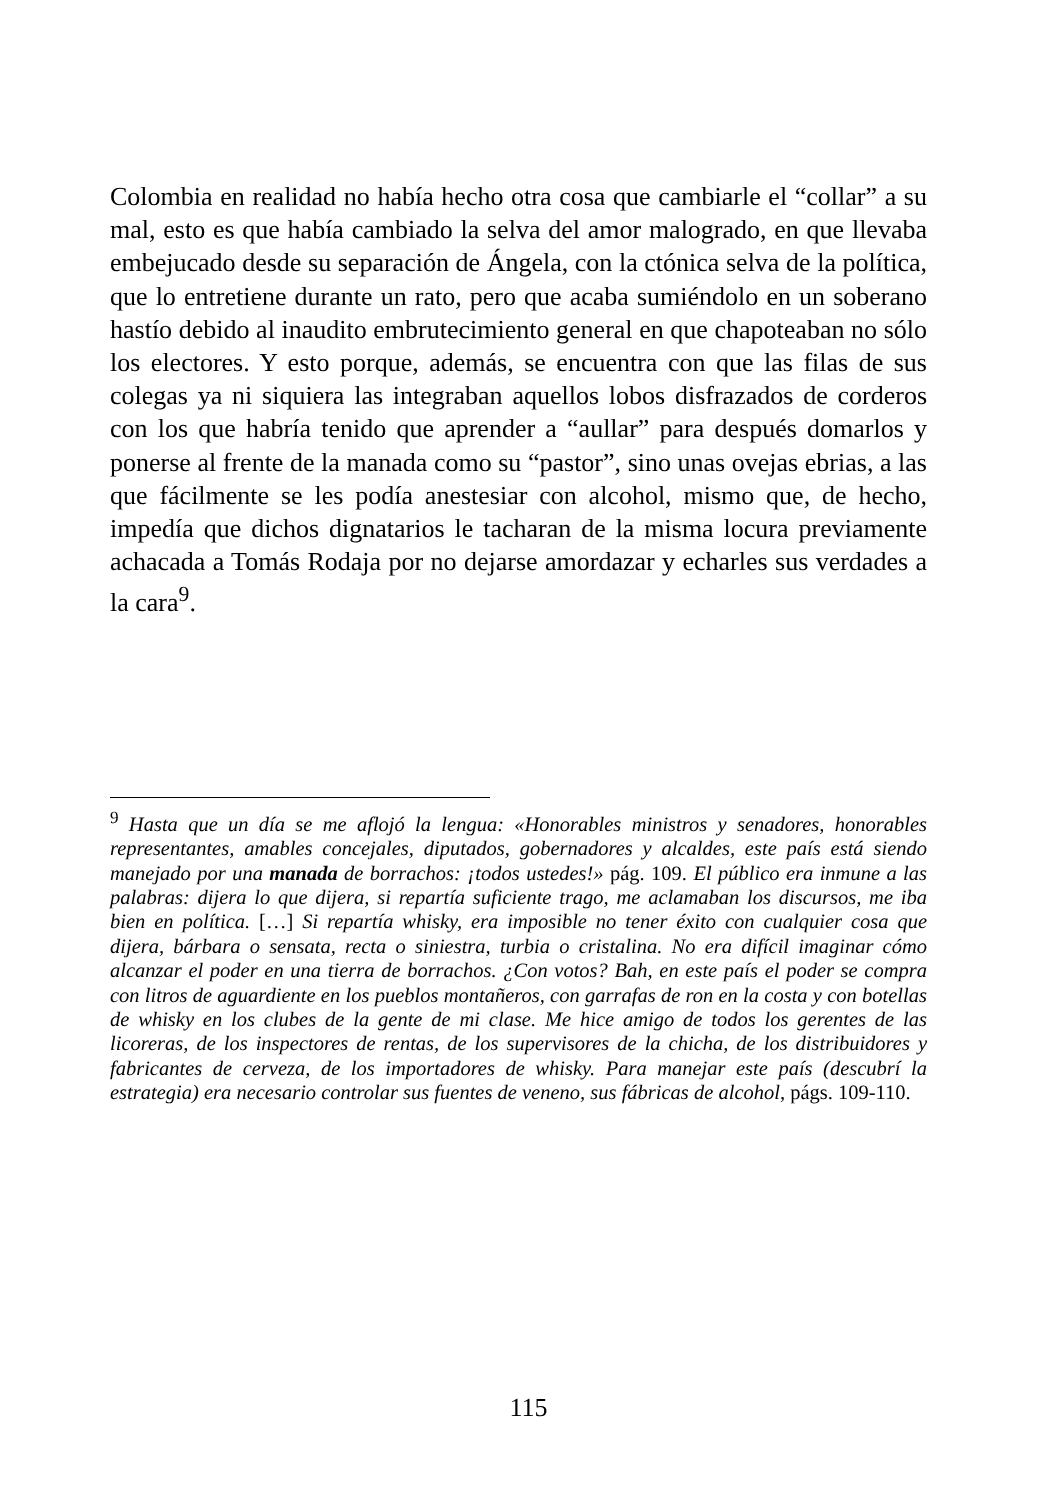Colombia en realidad no había hecho otra cosa que cambiarle el “collar” a su mal, esto es que había cambiado la selva del amor malogrado, en que llevaba embejucado desde su separación de Ángela, con la ctónica selva de la política, que lo entretiene durante un rato, pero que acaba sumiéndolo en un soberano hastío debido al inaudito embrutecimiento general en que chapoteaban no sólo los electores. Y esto porque, además, se encuentra con que las filas de sus colegas ya ni siquiera las integraban aquellos lobos disfrazados de corderos con los que habría tenido que aprender a “aullar” para después domarlos y ponerse al frente de la manada como su “pastor”, sino unas ovejas ebrias, a las que fácilmente se les podía anestesiar con alcohol, mismo que, de hecho, impedía que dichos dignatarios le tacharan de la misma locura previamente achacada a Tomás Rodaja por no dejarse amordazar y echarles sus verdades a la cara<sup>9</sup>.
<sup>9</sup> Hasta que un día se me aflojó la lengua: «Honorables ministros y senadores, honorables representantes, amables concejales, diputados, gobernadores y alcaldes, este país está siendo manejado por una manada de borrachos: ¡todos ustedes!» pág. 109. El público era inmune a las palabras: dijera lo que dijera, si repartía suficiente trago, me aclamaban los discursos, me iba bien en política. […] Si repartía whisky, era imposible no tener éxito con cualquier cosa que dijera, bárbara o sensata, recta o siniestra, turbia o cristalina. No era difícil imaginar cómo alcanzar el poder en una tierra de borrachos. ¿Con votos? Bah, en este país el poder se compra con litros de aguardiente en los pueblos montañeros, con garrafas de ron en la costa y con botellas de whisky en los clubes de la gente de mi clase. Me hice amigo de todos los gerentes de las licoreras, de los inspectores de rentas, de los supervisores de la chicha, de los distribuidores y fabricantes de cerveza, de los importadores de whisky. Para manejar este país (descubrí la estrategia) era necesario controlar sus fuentes de veneno, sus fábricas de alcohol, págs. 109-110.
115